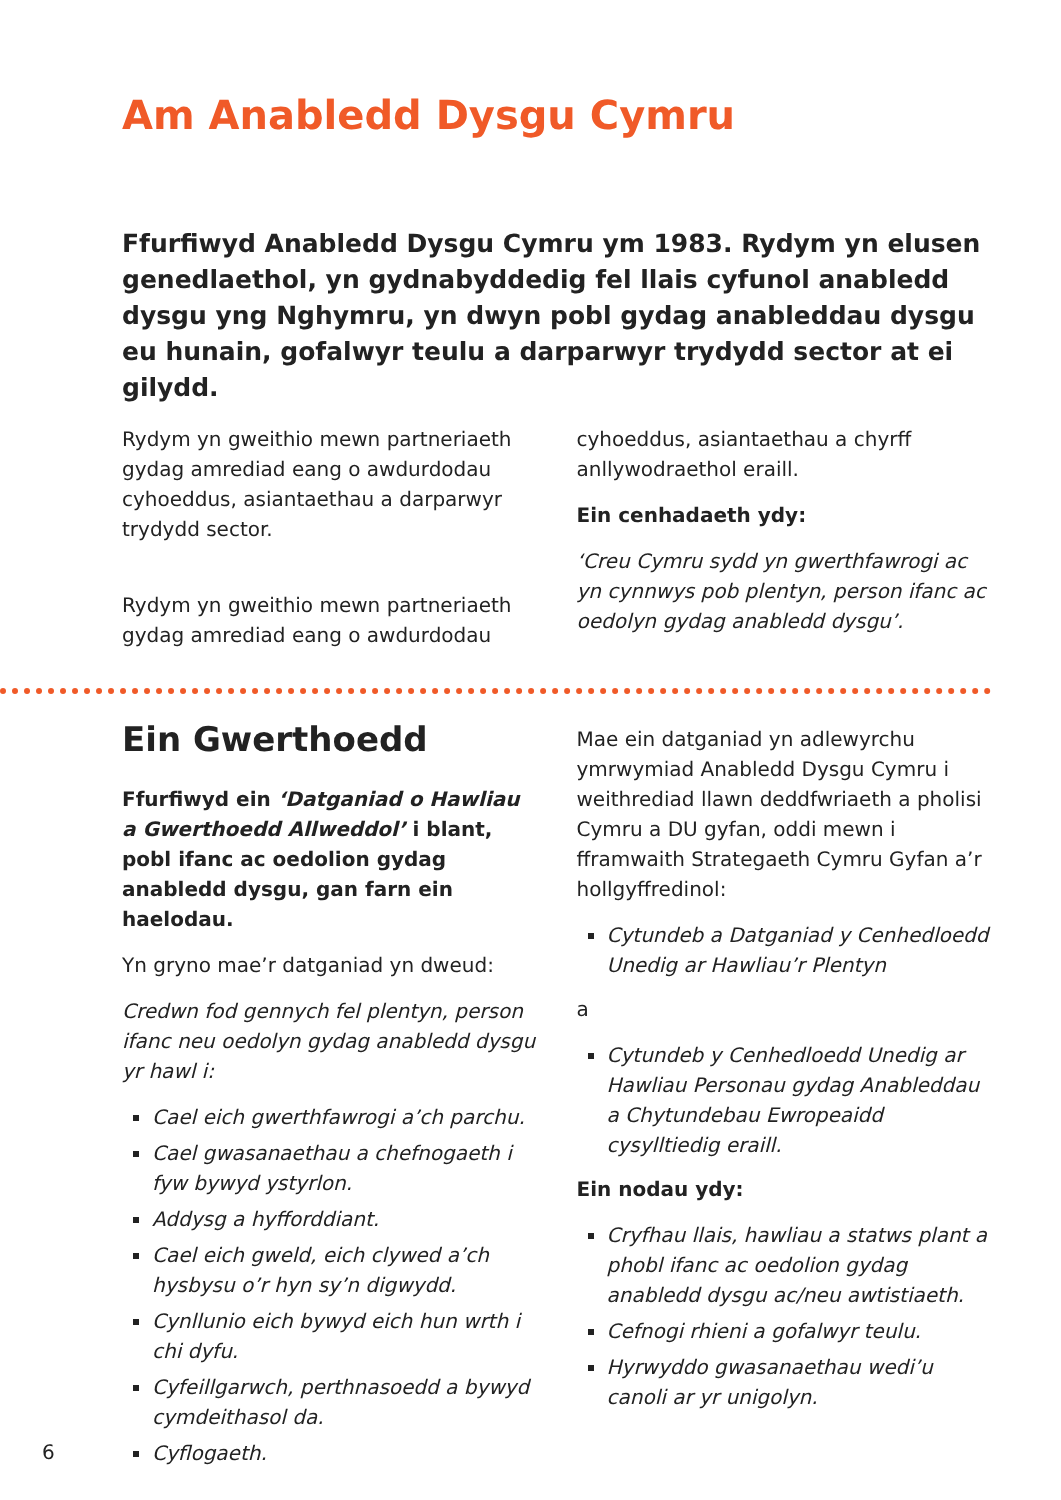Am Anabledd Dysgu Cymru
Ffurfiwyd Anabledd Dysgu Cymru ym 1983. Rydym yn elusen genedlaethol, yn gydnabyddedig fel llais cyfunol anabledd dysgu yng Nghymru, yn dwyn pobl gydag anableddau dysgu eu hunain, gofalwyr teulu a darparwyr trydydd sector at ei gilydd.
Rydym yn gweithio mewn partneriaeth gydag amrediad eang o awdurdodau cyhoeddus, asiantaethau a darparwyr trydydd sector.
Rydym yn gweithio mewn partneriaeth gydag amrediad eang o awdurdodau
cyhoeddus, asiantaethau a chyrff anllywodraethol eraill.
Ein cenhadaeth ydy:
‘Creu Cymru sydd yn gwerthfawrogi ac yn cynnwys pob plentyn, person ifanc ac oedolyn gydag anabledd dysgu’.
Ein Gwerthoedd
Ffurfiwyd ein ‘Datganiad o Hawliau a Gwerthoedd Allweddol’ i blant, pobl ifanc ac oedolion gydag anabledd dysgu, gan farn ein haelodau.
Yn gryno mae’r datganiad yn dweud:
Credwn fod gennych fel plentyn, person ifanc neu oedolyn gydag anabledd dysgu yr hawl i:
Cael eich gwerthfawrogi a’ch parchu.
Cael gwasanaethau a chefnogaeth i fyw bywyd ystyrlon.
Addysg a hyfforddiant.
Cael eich gweld, eich clywed a’ch hysbysu o’r hyn sy’n digwydd.
Cynllunio eich bywyd eich hun wrth i chi dyfu.
Cyfeillgarwch, perthnasoedd a bywyd cymdeithasol da.
Cyflogaeth.
Mae ein datganiad yn adlewyrchu ymrwymiad Anabledd Dysgu Cymru i weithrediad llawn deddfwriaeth a pholisi Cymru a DU gyfan, oddi mewn i fframwaith Strategaeth Cymru Gyfan a’r hollgyffredinol:
Cytundeb a Datganiad y Cenhedloedd Unedig ar Hawliau’r Plentyn
a
Cytundeb y Cenhedloedd Unedig ar Hawliau Personau gydag Anableddau a Chytundebau Ewropeaidd cysylltiedig eraill.
Ein nodau ydy:
Cryfhau llais, hawliau a statws plant a phobl ifanc ac oedolion gydag anabledd dysgu ac/neu awtistiaeth.
Cefnogi rhieni a gofalwyr teulu.
Hyrwyddo gwasanaethau wedi’u canoli ar yr unigolyn.
6